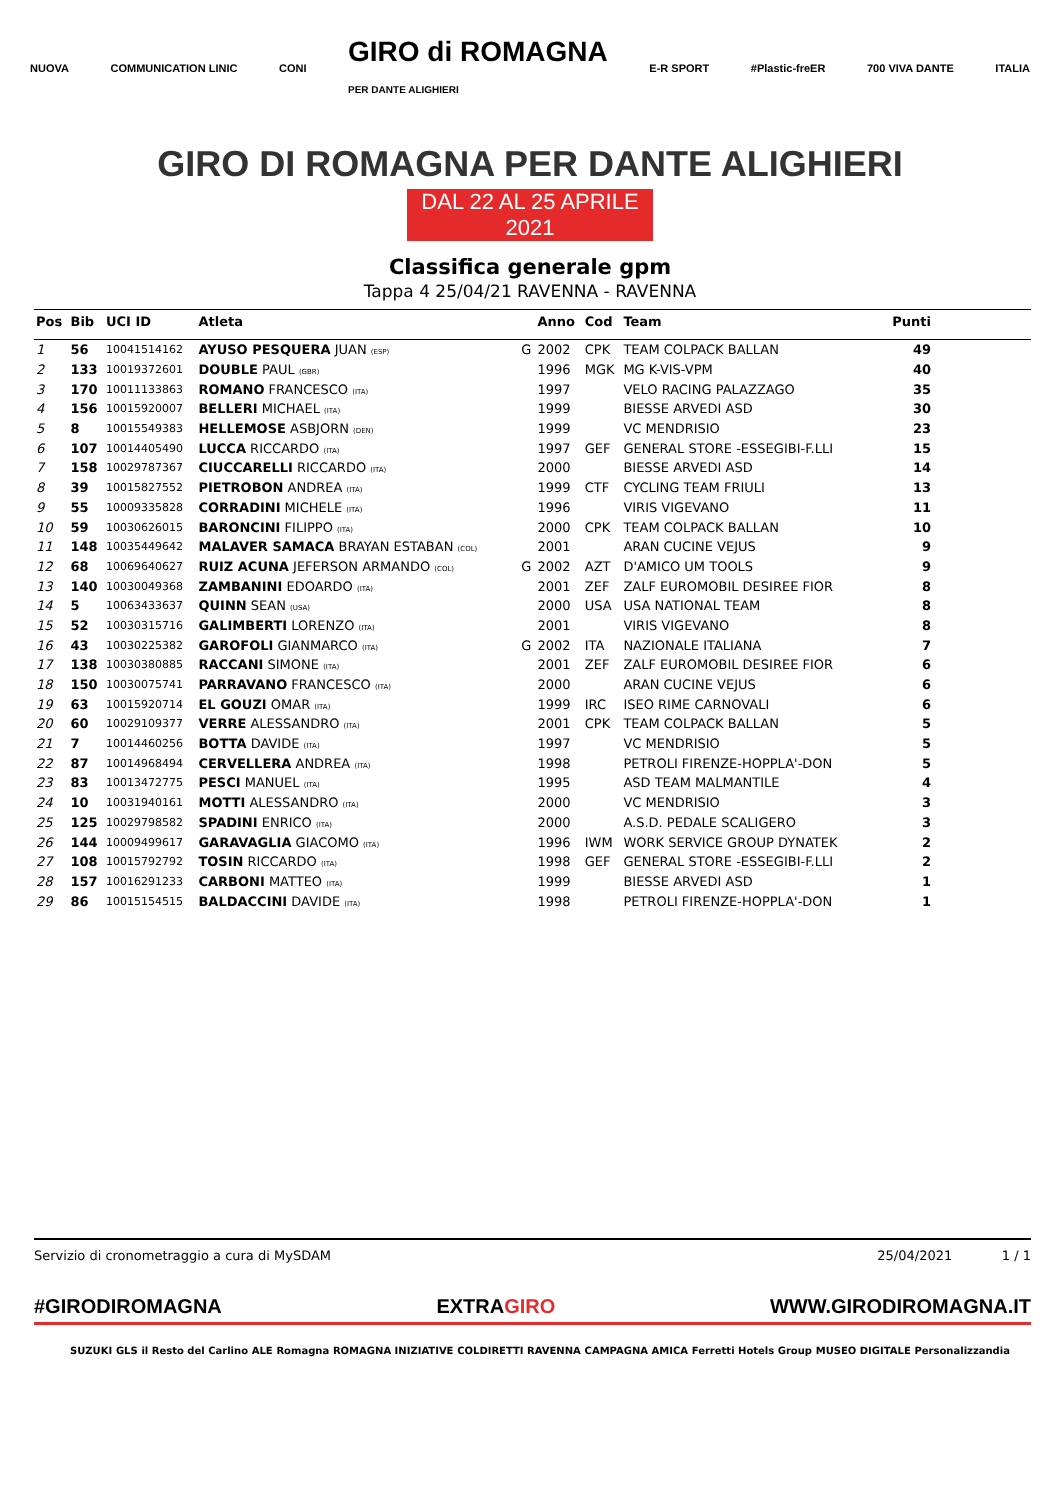NUOVA COMMUNICATION LINIC CONI GIRO di ROMAGNA
PER DANTE ALIGHIERI E-R SPORT #Plastic-freER 700 VIVA DANTE ITALIA
GIRO DI ROMAGNA PER DANTE ALIGHIERI
DAL 22 AL 25 APRILE 2021
Classifica generale gpm
Tappa 4 25/04/21 RAVENNA - RAVENNA
| Pos | Bib | UCI ID | Atleta | | Anno | Cod | Team | Punti |
| --- | --- | --- | --- | --- | --- | --- | --- | --- |
| 1 | 56 | 10041514162 | AYUSO PESQUERA JUAN (ESP) | G | 2002 | CPK | TEAM COLPACK BALLAN | 49 |
| 2 | 133 | 10019372601 | DOUBLE PAUL (GBR) | | 1996 | MGK | MG K-VIS-VPM | 40 |
| 3 | 170 | 10011133863 | ROMANO FRANCESCO (ITA) | | 1997 | | VELO RACING PALAZZAGO | 35 |
| 4 | 156 | 10015920007 | BELLERI MICHAEL (ITA) | | 1999 | | BIESSE ARVEDI ASD | 30 |
| 5 | 8 | 10015549383 | HELLEMOSE ASBJORN (DEN) | | 1999 | | VC MENDRISIO | 23 |
| 6 | 107 | 10014405490 | LUCCA RICCARDO (ITA) | | 1997 | GEF | GENERAL STORE -ESSEGIBI-F.LLI | 15 |
| 7 | 158 | 10029787367 | CIUCCARELLI RICCARDO (ITA) | | 2000 | | BIESSE ARVEDI ASD | 14 |
| 8 | 39 | 10015827552 | PIETROBON ANDREA (ITA) | | 1999 | CTF | CYCLING TEAM FRIULI | 13 |
| 9 | 55 | 10009335828 | CORRADINI MICHELE (ITA) | | 1996 | | VIRIS VIGEVANO | 11 |
| 10 | 59 | 10030626015 | BARONCINI FILIPPO (ITA) | | 2000 | CPK | TEAM COLPACK BALLAN | 10 |
| 11 | 148 | 10035449642 | MALAVER SAMACA BRAYAN ESTABAN (COL) | | 2001 | | ARAN CUCINE VEJUS | 9 |
| 12 | 68 | 10069640627 | RUIZ ACUNA JEFERSON ARMANDO (COL) | G | 2002 | AZT | D'AMICO UM TOOLS | 9 |
| 13 | 140 | 10030049368 | ZAMBANINI EDOARDO (ITA) | | 2001 | ZEF | ZALF EUROMOBIL DESIREE FIOR | 8 |
| 14 | 5 | 10063433637 | QUINN SEAN (USA) | | 2000 | USA | USA NATIONAL TEAM | 8 |
| 15 | 52 | 10030315716 | GALIMBERTI LORENZO (ITA) | | 2001 | | VIRIS VIGEVANO | 8 |
| 16 | 43 | 10030225382 | GAROFOLI GIANMARCO (ITA) | G | 2002 | ITA | NAZIONALE ITALIANA | 7 |
| 17 | 138 | 10030380885 | RACCANI SIMONE (ITA) | | 2001 | ZEF | ZALF EUROMOBIL DESIREE FIOR | 6 |
| 18 | 150 | 10030075741 | PARRAVANO FRANCESCO (ITA) | | 2000 | | ARAN CUCINE VEJUS | 6 |
| 19 | 63 | 10015920714 | EL GOUZI OMAR (ITA) | | 1999 | IRC | ISEO RIME CARNOVALI | 6 |
| 20 | 60 | 10029109377 | VERRE ALESSANDRO (ITA) | | 2001 | CPK | TEAM COLPACK BALLAN | 5 |
| 21 | 7 | 10014460256 | BOTTA DAVIDE (ITA) | | 1997 | | VC MENDRISIO | 5 |
| 22 | 87 | 10014968494 | CERVELLERA ANDREA (ITA) | | 1998 | | PETROLI FIRENZE-HOPPLA'-DON | 5 |
| 23 | 83 | 10013472775 | PESCI MANUEL (ITA) | | 1995 | | ASD TEAM MALMANTILE | 4 |
| 24 | 10 | 10031940161 | MOTTI ALESSANDRO (ITA) | | 2000 | | VC MENDRISIO | 3 |
| 25 | 125 | 10029798582 | SPADINI ENRICO (ITA) | | 2000 | | A.S.D. PEDALE SCALIGERO | 3 |
| 26 | 144 | 10009499617 | GARAVAGLIA GIACOMO (ITA) | | 1996 | IWM | WORK SERVICE GROUP DYNATEK | 2 |
| 27 | 108 | 10015792792 | TOSIN RICCARDO (ITA) | | 1998 | GEF | GENERAL STORE -ESSEGIBI-F.LLI | 2 |
| 28 | 157 | 10016291233 | CARBONI MATTEO (ITA) | | 1999 | | BIESSE ARVEDI ASD | 1 |
| 29 | 86 | 10015154515 | BALDACCINI DAVIDE (ITA) | | 1998 | | PETROLI FIRENZE-HOPPLA'-DON | 1 |
Servizio di cronometraggio a cura di MySDAM 25/04/2021 1 / 1
#GIRODIROMAGNA EXTRAGIRO WWW.GIRODIROMAGNA.IT
SUZUKI GLS il Resto del Carlino ALE Romagna ROMAGNA INIZIATIVE COLDIRETTI RAVENNA CAMPAGNA AMICA Ferretti Hotels Group MUSEO DIGITALE Personalizzandia